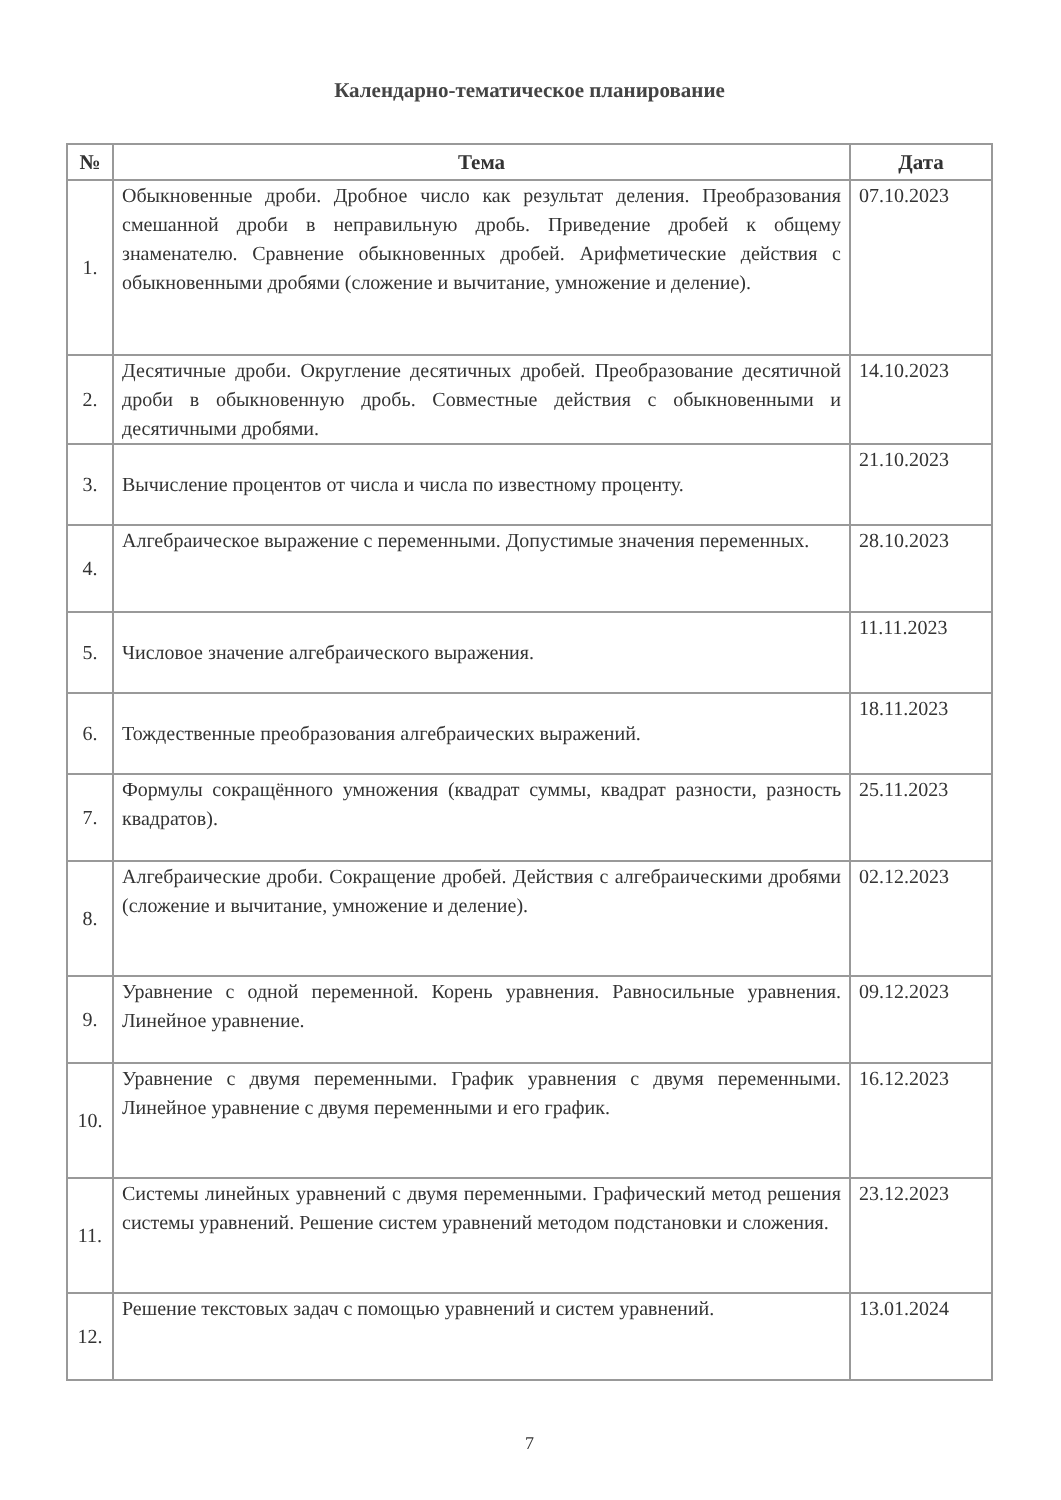Календарно-тематическое планирование
| № | Тема | Дата |
| --- | --- | --- |
| 1. | Обыкновенные дроби. Дробное число как результат деления. Преобразования смешанной дроби в неправильную дробь. Приведение дробей к общему знаменателю. Сравнение обыкновенных дробей. Арифметические действия с обыкновенными дробями (сложение и вычитание, умножение и деление). | 07.10.2023 |
| 2. | Десятичные дроби. Округление десятичных дробей. Преобразование десятичной дроби в обыкновенную дробь. Совместные действия с обыкновенными и десятичными дробями. | 14.10.2023 |
| 3. | Вычисление процентов от числа и числа по известному проценту. | 21.10.2023 |
| 4. | Алгебраическое выражение с переменными. Допустимые значения переменных. | 28.10.2023 |
| 5. | Числовое значение алгебраического выражения. | 11.11.2023 |
| 6. | Тождественные преобразования алгебраических выражений. | 18.11.2023 |
| 7. | Формулы сокращённого умножения (квадрат суммы, квадрат разности, разность квадратов). | 25.11.2023 |
| 8. | Алгебраические дроби. Сокращение дробей. Действия с алгебраическими дробями (сложение и вычитание, умножение и деление). | 02.12.2023 |
| 9. | Уравнение с одной переменной. Корень уравнения. Равносильные уравнения. Линейное уравнение. | 09.12.2023 |
| 10. | Уравнение с двумя переменными. График уравнения с двумя переменными. Линейное уравнение с двумя переменными и его график. | 16.12.2023 |
| 11. | Системы линейных уравнений с двумя переменными. Графический метод решения системы уравнений. Решение систем уравнений методом подстановки и сложения. | 23.12.2023 |
| 12. | Решение текстовых задач с помощью уравнений и систем уравнений. | 13.01.2024 |
7